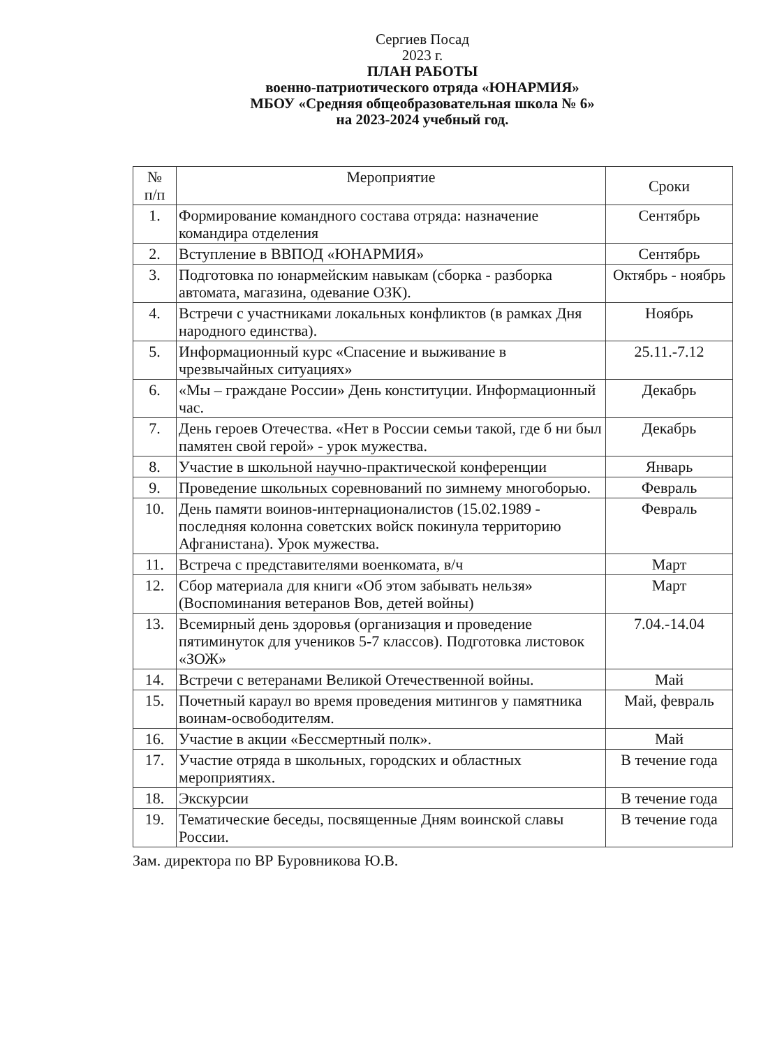Сергиев Посад
2023 г.
ПЛАН РАБОТЫ
военно-патриотического отряда «ЮНАРМИЯ»
МБОУ «Средняя общеобразовательная школа № 6»
на 2023-2024 учебный год.
| № п/п | Мероприятие | Сроки |
| --- | --- | --- |
| 1. | Формирование командного состава отряда: назначение командира отделения | Сентябрь |
| 2. | Вступление в ВВПОД «ЮНАРМИЯ» | Сентябрь |
| 3. | Подготовка по юнармейским навыкам (сборка - разборка автомата, магазина, одевание ОЗК). | Октябрь - ноябрь |
| 4. | Встречи с участниками локальных конфликтов (в рамках Дня народного единства). | Ноябрь |
| 5. | Информационный курс «Спасение и выживание в чрезвычайных ситуациях» | 25.11.-7.12 |
| 6. | «Мы – граждане России» День конституции. Информационный час. | Декабрь |
| 7. | День героев Отечества. «Нет в России семьи такой, где б ни был памятен свой герой» - урок мужества. | Декабрь |
| 8. | Участие в школьной научно-практической конференции | Январь |
| 9. | Проведение школьных соревнований по зимнему многоборью. | Февраль |
| 10. | День памяти воинов-интернационалистов (15.02.1989 - последняя колонна советских войск покинула территорию Афганистана). Урок мужества. | Февраль |
| 11. | Встреча с представителями военкомата, в/ч | Март |
| 12. | Сбор материала для книги «Об этом забывать нельзя» (Воспоминания ветеранов Вов, детей войны) | Март |
| 13. | Всемирный день здоровья (организация и проведение пятиминуток для учеников 5-7 классов). Подготовка листовок «ЗОЖ» | 7.04.-14.04 |
| 14. | Встречи с ветеранами Великой Отечественной войны. | Май |
| 15. | Почетный караул во время проведения митингов у памятника воинам-освободителям. | Май, февраль |
| 16. | Участие в акции «Бессмертный полк». | Май |
| 17. | Участие отряда в школьных, городских и областных мероприятиях. | В течение года |
| 18. | Экскурсии | В течение года |
| 19. | Тематические беседы, посвященные Дням воинской славы России. | В течение года |
Зам. директора по ВР Буровникова Ю.В.